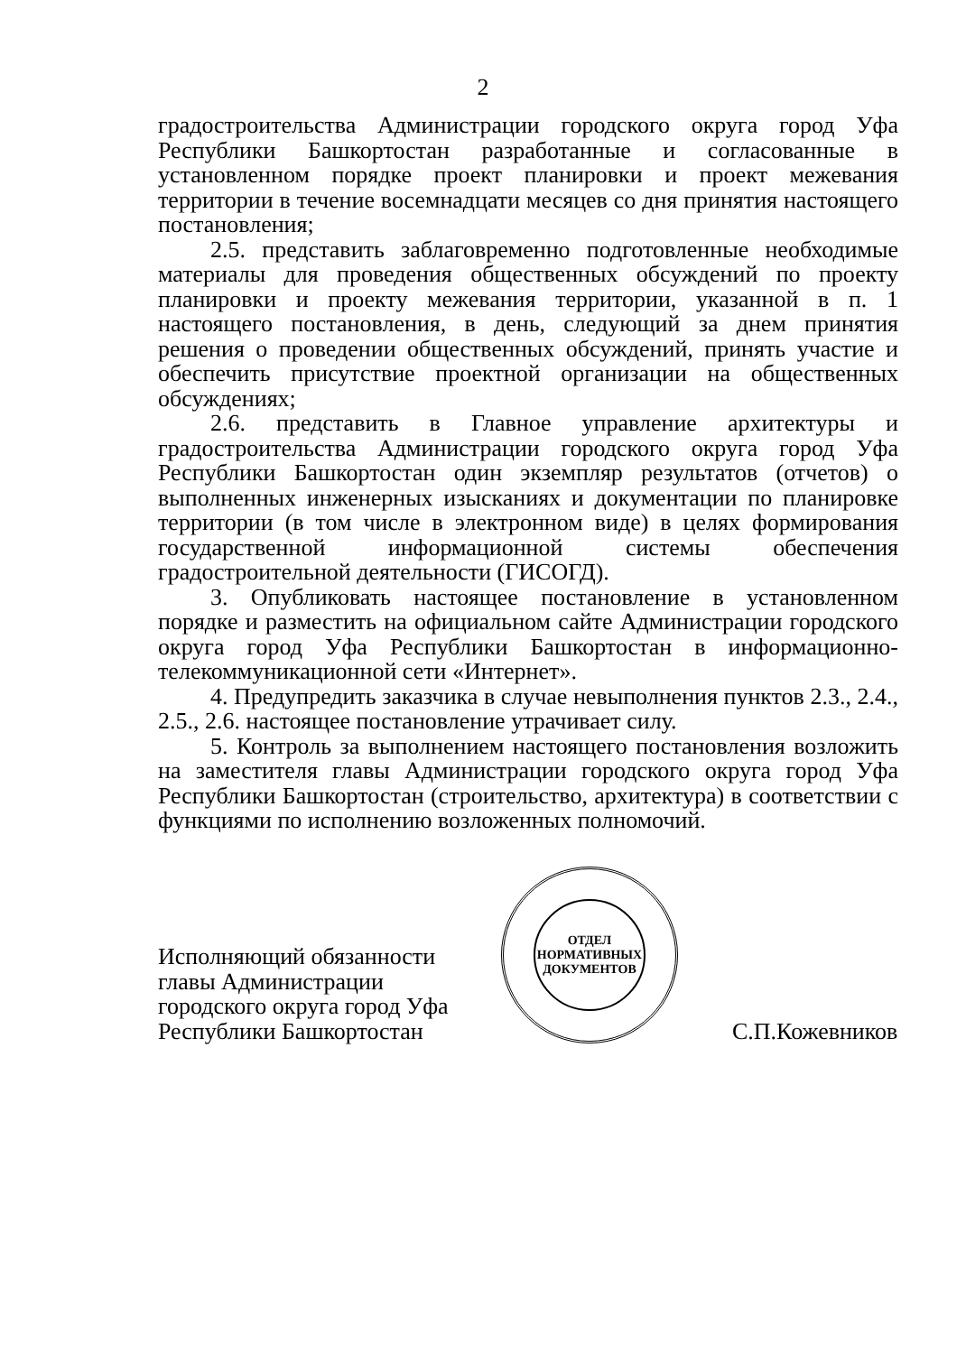2
градостроительства Администрации городского округа город Уфа Республики Башкортостан разработанные и согласованные в установленном порядке проект планировки и проект межевания территории в течение восемнадцати месяцев со дня принятия настоящего постановления;
2.5. представить заблаговременно подготовленные необходимые материалы для проведения общественных обсуждений по проекту планировки и проекту межевания территории, указанной в п. 1 настоящего постановления, в день, следующий за днем принятия решения о проведении общественных обсуждений, принять участие и обеспечить присутствие проектной организации на общественных обсуждениях;
2.6. представить в Главное управление архитектуры и градостроительства Администрации городского округа город Уфа Республики Башкортостан один экземпляр результатов (отчетов) о выполненных инженерных изысканиях и документации по планировке территории (в том числе в электронном виде) в целях формирования государственной информационной системы обеспечения градостроительной деятельности (ГИСОГД).
3. Опубликовать настоящее постановление в установленном порядке и разместить на официальном сайте Администрации городского округа город Уфа Республики Башкортостан в информационно-телекоммуникационной сети «Интернет».
4. Предупредить заказчика в случае невыполнения пунктов 2.3., 2.4., 2.5., 2.6. настоящее постановление утрачивает силу.
5. Контроль за выполнением настоящего постановления возложить на заместителя главы Администрации городского округа город Уфа Республики Башкортостан (строительство, архитектура) в соответствии с функциями по исполнению возложенных полномочий.
Исполняющий обязанности главы Администрации городского округа город Уфа Республики Башкортостан
ОТДЕЛ
НОРМАТИВНЫХ
ДОКУМЕНТОВ
С.П.Кожевников